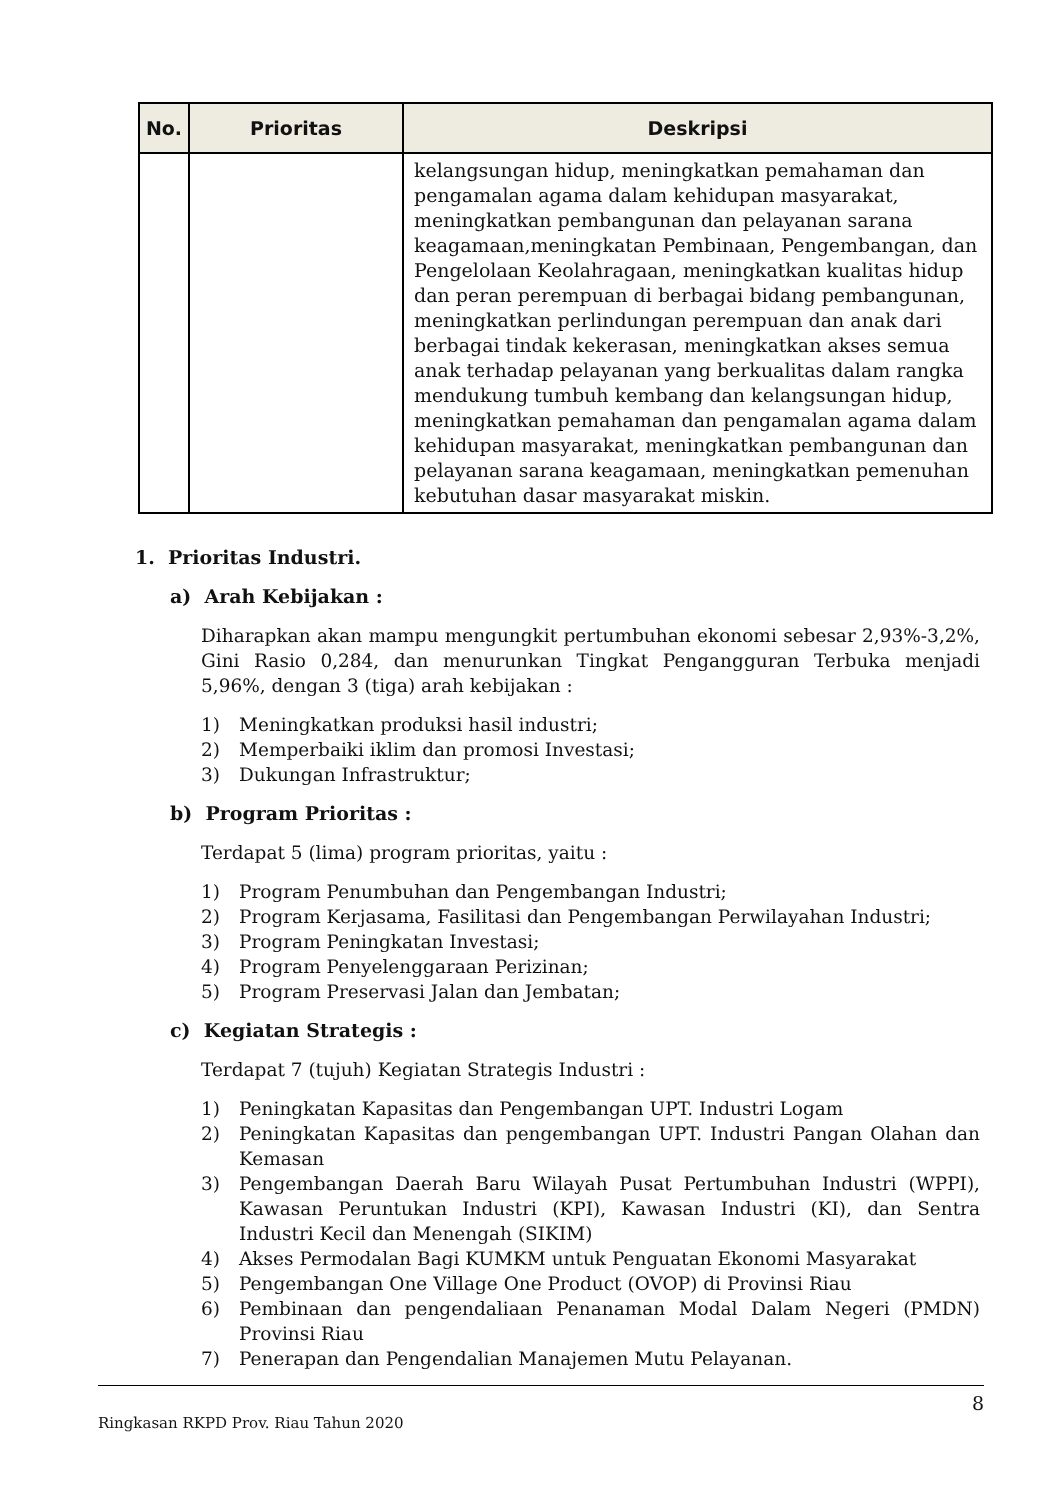| No. | Prioritas | Deskripsi |
| --- | --- | --- |
| | | kelangsungan hidup, meningkatkan pemahaman dan pengamalan agama dalam kehidupan masyarakat, meningkatkan pembangunan dan pelayanan sarana keagamaan,meningkatan Pembinaan, Pengembangan, dan Pengelolaan Keolahragaan, meningkatkan kualitas hidup dan peran perempuan di berbagai bidang pembangunan, meningkatkan perlindungan perempuan dan anak dari berbagai tindak kekerasan, meningkatkan akses semua anak terhadap pelayanan yang berkualitas dalam rangka mendukung tumbuh kembang dan kelangsungan hidup, meningkatkan pemahaman dan pengamalan agama dalam kehidupan masyarakat, meningkatkan pembangunan dan pelayanan sarana keagamaan, meningkatkan pemenuhan kebutuhan dasar masyarakat miskin. |
1. Prioritas Industri.
a) Arah Kebijakan :
Diharapkan akan mampu mengungkit pertumbuhan ekonomi sebesar 2,93%-3,2%, Gini Rasio 0,284, dan menurunkan Tingkat Pengangguran Terbuka menjadi 5,96%, dengan 3 (tiga) arah kebijakan :
1) Meningkatkan produksi hasil industri;
2) Memperbaiki iklim dan promosi Investasi;
3) Dukungan Infrastruktur;
b) Program Prioritas :
Terdapat 5 (lima) program prioritas, yaitu :
1) Program Penumbuhan dan Pengembangan Industri;
2) Program Kerjasama, Fasilitasi dan Pengembangan Perwilayahan Industri;
3) Program Peningkatan Investasi;
4) Program Penyelenggaraan Perizinan;
5) Program Preservasi Jalan dan Jembatan;
c) Kegiatan Strategis :
Terdapat 7 (tujuh) Kegiatan Strategis Industri :
1) Peningkatan Kapasitas dan Pengembangan UPT. Industri Logam
2) Peningkatan Kapasitas dan pengembangan UPT. Industri Pangan Olahan dan Kemasan
3) Pengembangan Daerah Baru Wilayah Pusat Pertumbuhan Industri (WPPI), Kawasan Peruntukan Industri (KPI), Kawasan Industri (KI), dan Sentra Industri Kecil dan Menengah (SIKIM)
4) Akses Permodalan Bagi KUMKM untuk Penguatan Ekonomi Masyarakat
5) Pengembangan One Village One Product (OVOP) di Provinsi Riau
6) Pembinaan dan pengendaliaan Penanaman Modal Dalam Negeri (PMDN) Provinsi Riau
7) Penerapan dan Pengendalian Manajemen Mutu Pelayanan.
8
Ringkasan RKPD Prov. Riau Tahun 2020